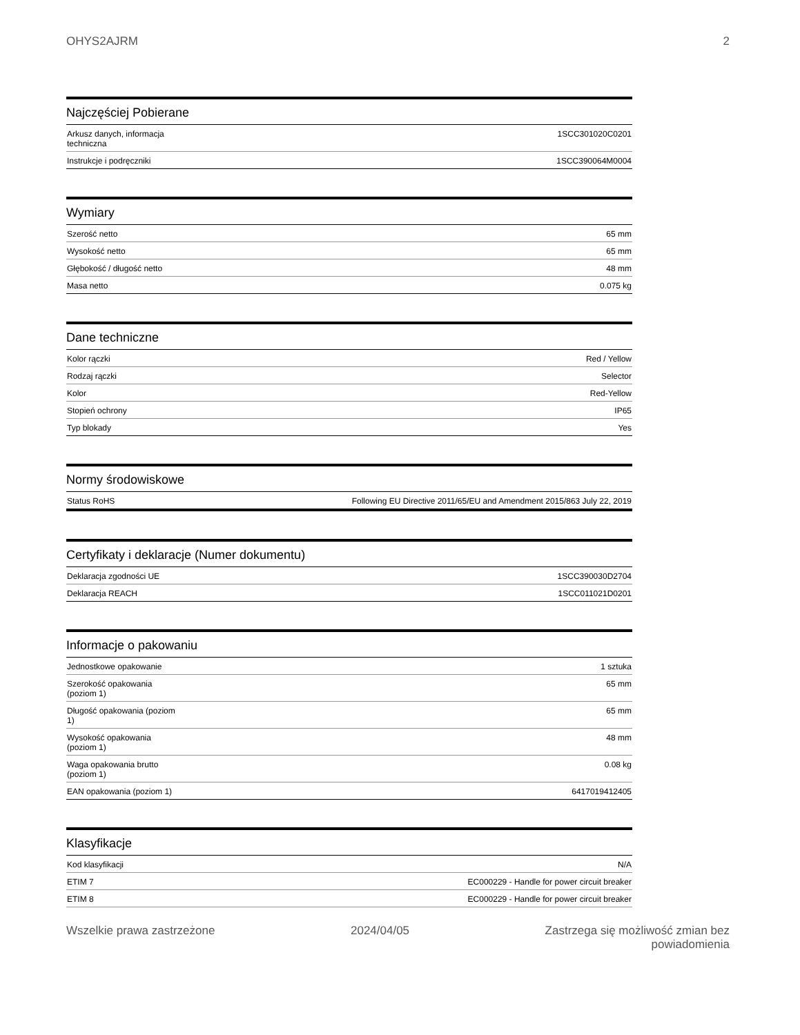OHYS2AJRM 2
Najczęściej Pobierane
| Arkusz danych, informacja techniczna | 1SCC301020C0201 |
| Instrukcje i podręczniki | 1SCC390064M0004 |
Wymiary
| Szerość netto | 65 mm |
| Wysokość netto | 65 mm |
| Głębokość / długość netto | 48 mm |
| Masa netto | 0.075 kg |
Dane techniczne
| Kolor rączki | Red / Yellow |
| Rodzaj rączki | Selector |
| Kolor | Red-Yellow |
| Stopień ochrony | IP65 |
| Typ blokady | Yes |
Normy środowiskowe
| Status RoHS | Following EU Directive 2011/65/EU and Amendment 2015/863 July 22, 2019 |
Certyfikaty i deklaracje (Numer dokumentu)
| Deklaracja zgodności UE | 1SCC390030D2704 |
| Deklaracja REACH | 1SCC011021D0201 |
Informacje o pakowaniu
| Jednostkowe opakowanie | 1 sztuka |
| Szerokość opakowania (poziom 1) | 65 mm |
| Długość opakowania (poziom 1) | 65 mm |
| Wysokość opakowania (poziom 1) | 48 mm |
| Waga opakowania brutto (poziom 1) | 0.08 kg |
| EAN opakowania (poziom 1) | 6417019412405 |
Klasyfikacje
| Kod klasyfikacji | N/A |
| ETIM 7 | EC000229 - Handle for power circuit breaker |
| ETIM 8 | EC000229 - Handle for power circuit breaker |
Wszelkie prawa zastrzeżone 2024/04/05 Zastrzega się możliwość zmian bez
powiadomienia